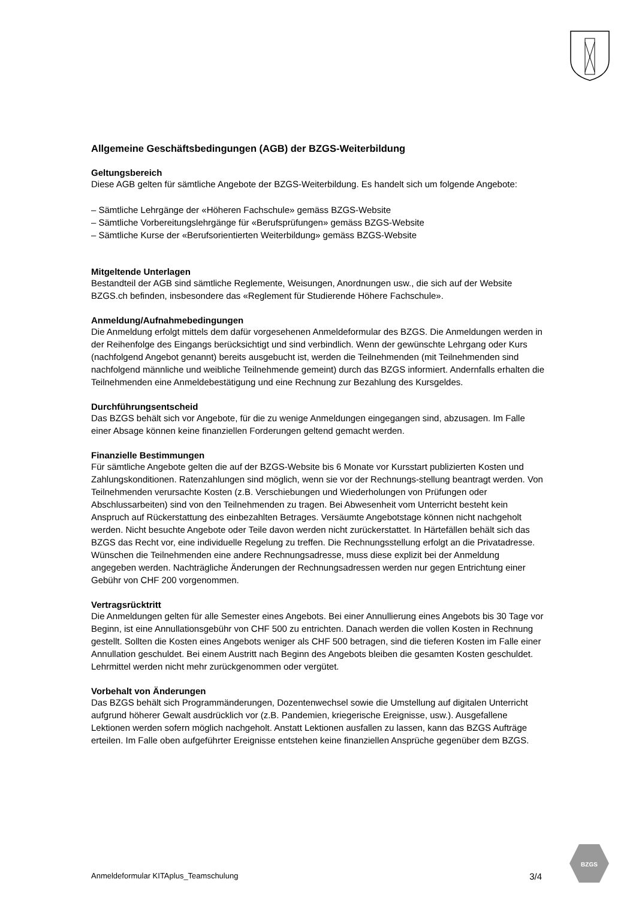Allgemeine Geschäftsbedingungen (AGB) der BZGS-Weiterbildung
Geltungsbereich
Diese AGB gelten für sämtliche Angebote der BZGS-Weiterbildung. Es handelt sich um folgende Angebote:
– Sämtliche Lehrgänge der «Höheren Fachschule» gemäss BZGS-Website
– Sämtliche Vorbereitungslehrgänge für «Berufsprüfungen» gemäss BZGS-Website
– Sämtliche Kurse der «Berufsorientierten Weiterbildung» gemäss BZGS-Website
Mitgeltende Unterlagen
Bestandteil der AGB sind sämtliche Reglemente, Weisungen, Anordnungen usw., die sich auf der Website BZGS.ch befinden, insbesondere das «Reglement für Studierende Höhere Fachschule».
Anmeldung/Aufnahmebedingungen
Die Anmeldung erfolgt mittels dem dafür vorgesehenen Anmeldeformular des BZGS. Die Anmeldungen werden in der Reihenfolge des Eingangs berücksichtigt und sind verbindlich. Wenn der gewünschte Lehrgang oder Kurs (nachfolgend Angebot genannt) bereits ausgebucht ist, werden die Teilnehmenden (mit Teilnehmenden sind nachfolgend männliche und weibliche Teilnehmende gemeint) durch das BZGS informiert. Andernfalls erhalten die Teilnehmenden eine Anmeldebestätigung und eine Rechnung zur Bezahlung des Kursgeldes.
Durchführungsentscheid
Das BZGS behält sich vor Angebote, für die zu wenige Anmeldungen eingegangen sind, abzusagen. Im Falle einer Absage können keine finanziellen Forderungen geltend gemacht werden.
Finanzielle Bestimmungen
Für sämtliche Angebote gelten die auf der BZGS-Website bis 6 Monate vor Kursstart publizierten Kosten und Zahlungskonditionen. Ratenzahlungen sind möglich, wenn sie vor der Rechnungs-stellung beantragt werden. Von Teilnehmenden verursachte Kosten (z.B. Verschiebungen und Wiederholungen von Prüfungen oder Abschlussarbeiten) sind von den Teilnehmenden zu tragen. Bei Abwesenheit vom Unterricht besteht kein Anspruch auf Rückerstattung des einbezahlten Betrages. Versäumte Angebotstage können nicht nachgeholt werden. Nicht besuchte Angebote oder Teile davon werden nicht zurückerstattet. In Härtefällen behält sich das BZGS das Recht vor, eine individuelle Regelung zu treffen. Die Rechnungsstellung erfolgt an die Privatadresse. Wünschen die Teilnehmenden eine andere Rechnungsadresse, muss diese explizit bei der Anmeldung angegeben werden. Nachträgliche Änderungen der Rechnungsadressen werden nur gegen Entrichtung einer Gebühr von CHF 200 vorgenommen.
Vertragsrücktritt
Die Anmeldungen gelten für alle Semester eines Angebots. Bei einer Annullierung eines Angebots bis 30 Tage vor Beginn, ist eine Annullationsgebühr von CHF 500 zu entrichten. Danach werden die vollen Kosten in Rechnung gestellt. Sollten die Kosten eines Angebots weniger als CHF 500 betragen, sind die tieferen Kosten im Falle einer Annullation geschuldet. Bei einem Austritt nach Beginn des Angebots bleiben die gesamten Kosten geschuldet. Lehrmittel werden nicht mehr zurückgenommen oder vergütet.
Vorbehalt von Änderungen
Das BZGS behält sich Programmänderungen, Dozentenwechsel sowie die Umstellung auf digitalen Unterricht aufgrund höherer Gewalt ausdrücklich vor (z.B. Pandemien, kriegerische Ereignisse, usw.). Ausgefallene Lektionen werden sofern möglich nachgeholt. Anstatt Lektionen ausfallen zu lassen, kann das BZGS Aufträge erteilen. Im Falle oben aufgeführter Ereignisse entstehen keine finanziellen Ansprüche gegenüber dem BZGS.
Anmeldeformular KITAplus_Teamschulung 3/4
BZGS